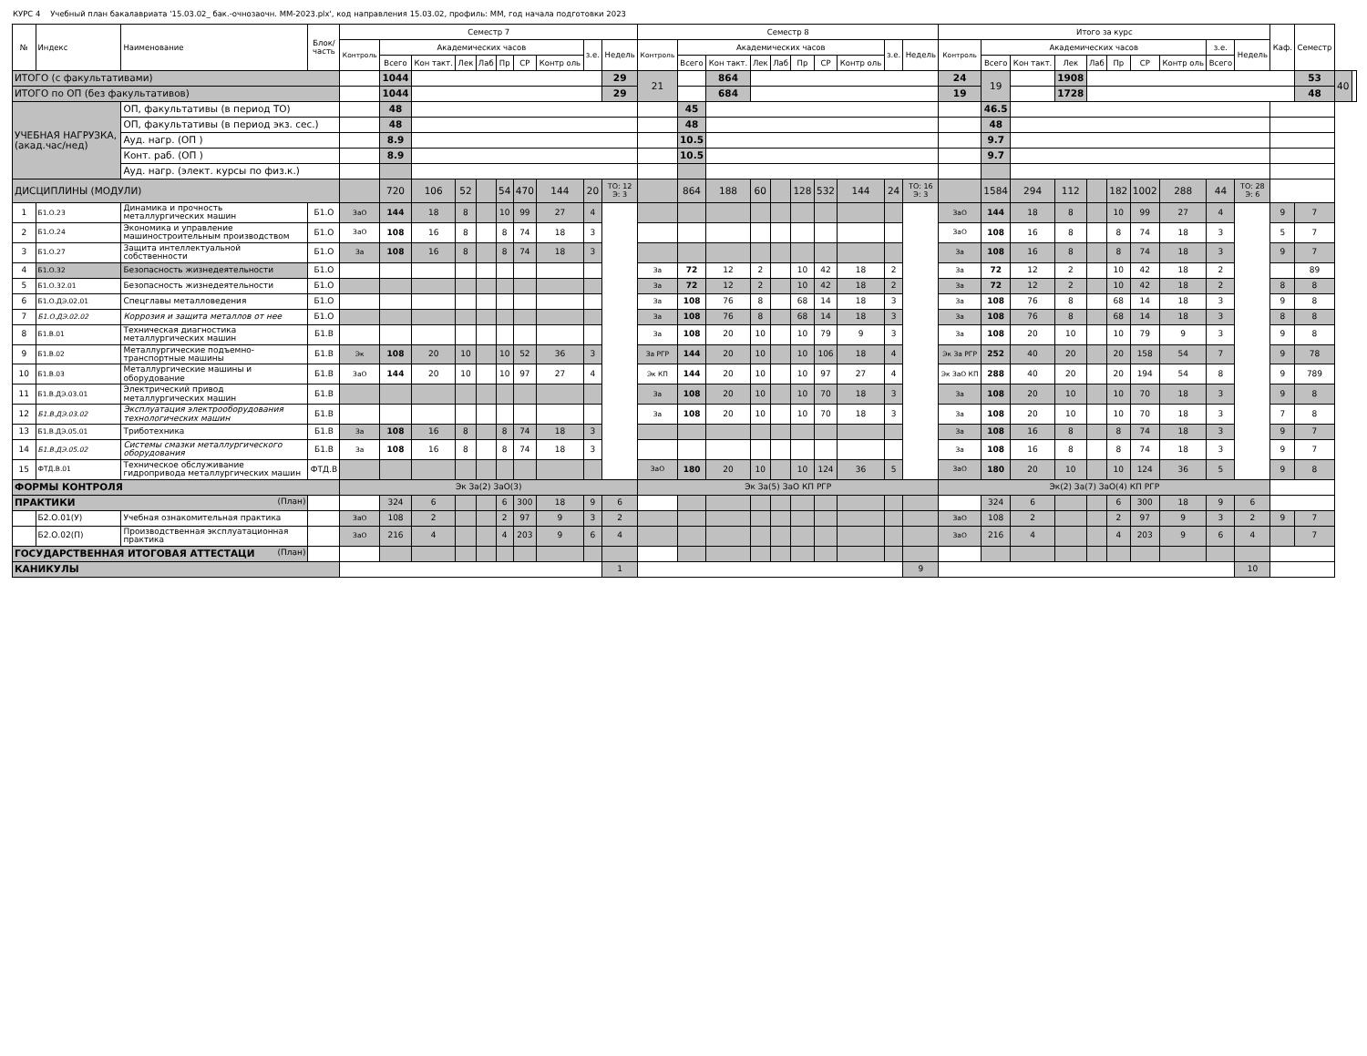КУРС 4 Учебный план бакалавриата '15.03.02_ бак.-очнозаочн. ММ-2023.plx', код направления 15.03.02, профиль: ММ, год начала подготовки 2023
| № | Индекс | Наименование | Блок/ часть | Семестр 7 | | | | | | | | | | Семестр 8 | | | | | | | | | | Итого за курс | | | | | | | | | | Каф. | Семестр | | |
| --- | --- | --- | --- | --- | --- | --- | --- | --- | --- | --- | --- | --- | --- | --- | --- | --- | --- | --- | --- | --- | --- | --- | --- | --- | --- | --- | --- | --- | --- | --- | --- | --- | --- | --- | --- | --- | --- |
| | | | | Контроль | Академических часов | | | | | | | з.е. | Недель | Контроль | Академических часов | | | | | | | з.е. | Недель | Контроль | Академических часов | | | | | | | з.е. | Недель | | | | |
| | | | | | Всего | Кон такт. | Лек | Лаб | Пр | СР | Контр оль | | | | Всего | Кон такт. | Лек | Лаб | Пр | СР | Контр оль | | | | Всего | Кон такт. | Лек | Лаб | Пр | СР | Контр оль | Всего | | | | | |
| ИТОГО (с факультативами) | | | | | 1044 | | | | | | | | 29 | 21 | | 864 | | | | | | | | 24 | 19 | | 1908 | | | | | | | | 53 | 40 | |
| ИТОГО по ОП (без факультативов) | | | | | 1044 | | | | | | | | 29 | | | 684 | | | | | | | | 19 | | | 1728 | | | | | | | | 48 | | |
| УЧЕБНАЯ НАГРУЗКА, (акад.час/нед) | | ОП, факультативы (в период ТО) | | | 48 | | | | | | | | | | 45 | | | | | | | | | | 46.5 | | | | | | | | | | | | |
| | | ОП, факультативы (в период экз. сес.) | | | 48 | | | | | | | | | | 48 | | | | | | | | | | 48 | | | | | | | | | | | | |
| | | Ауд. нагр. (ОП ) | | | 8.9 | | | | | | | | | | 10.5 | | | | | | | | | | 9.7 | | | | | | | | | | | | |
| | | Конт. раб. (ОП ) | | | 8.9 | | | | | | | | | | 10.5 | | | | | | | | | | 9.7 | | | | | | | | | | | | |
| | | Ауд. нагр. (элект. курсы по физ.к.) | | | | | | | | | | | | | | | | | | | | | | | | | | | | | | | | | | | |
| ДИСЦИПЛИНЫ (МОДУЛИ) | | | | | 720 | 106 | 52 | | 54 | 470 | 144 | 20 | ТО: 12 Э: 3 | | 864 | 188 | 60 | | 128 | 532 | 144 | 24 | ТО: 16 Э: 3 | | 1584 | 294 | 112 | | 182 | 1002 | 288 | 44 | ТО: 28 Э: 6 | | | | |
| 1 | Б1.О.23 | Динамика и прочность металлургических машин | Б1.О | ЗаО | 144 | 18 | 8 | | 10 | 99 | 27 | 4 | | | | | | | | | | | | ЗаО | 144 | 18 | 8 | | 10 | 99 | 27 | 4 | | 9 | 7 | | |
| 2 | Б1.О.24 | Экономика и управление машиностроительным производством | Б1.О | ЗаО | 108 | 16 | 8 | | 8 | 74 | 18 | 3 | | | | | | | | | | | | ЗаО | 108 | 16 | 8 | | 8 | 74 | 18 | 3 | | 5 | 7 | | |
| 3 | Б1.О.27 | Защита интеллектуальной собственности | Б1.О | За | 108 | 16 | 8 | | 8 | 74 | 18 | 3 | | | | | | | | | | | | За | 108 | 16 | 8 | | 8 | 74 | 18 | 3 | | 9 | 7 | | |
| 4 | Б1.О.32 | Безопасность жизнедеятельности | Б1.О | | | | | | | | | | | За | 72 | 12 | 2 | | 10 | 42 | 18 | 2 | | За | 72 | 12 | 2 | | 10 | 42 | 18 | 2 | | | 89 | | |
| 5 | Б1.О.32.01 | Безопасность жизнедеятельности | Б1.О | | | | | | | | | | | За | 72 | 12 | 2 | | 10 | 42 | 18 | 2 | | За | 72 | 12 | 2 | | 10 | 42 | 18 | 2 | | 8 | 8 | | |
| 6 | Б1.О.ДЭ.02.01 | Спецглавы металловедения | Б1.О | | | | | | | | | | | За | 108 | 76 | 8 | | 68 | 14 | 18 | 3 | | За | 108 | 76 | 8 | | 68 | 14 | 18 | 3 | | 9 | 8 | | |
| 7 | Б1.О.ДЭ.02.02 | Коррозия и защита металлов от нее | Б1.О | | | | | | | | | | | За | 108 | 76 | 8 | | 68 | 14 | 18 | 3 | | За | 108 | 76 | 8 | | 68 | 14 | 18 | 3 | | 8 | 8 | | |
| 8 | Б1.В.01 | Техническая диагностика металлургических машин | Б1.В | | | | | | | | | | | За | 108 | 20 | 10 | | 10 | 79 | 9 | 3 | | За | 108 | 20 | 10 | | 10 | 79 | 9 | 3 | | 9 | 8 | | |
| 9 | Б1.В.02 | Металлургические подъемно-транспортные машины | Б1.В | Эк | 108 | 20 | 10 | | 10 | 52 | 36 | 3 | | За РГР | 144 | 20 | 10 | | 10 | 106 | 18 | 4 | | Эк За РГР | 252 | 40 | 20 | | 20 | 158 | 54 | 7 | | 9 | 78 | | |
| 10 | Б1.В.03 | Металлургические машины и оборудование | Б1.В | ЗаО | 144 | 20 | 10 | | 10 | 97 | 27 | 4 | | Эк КП | 144 | 20 | 10 | | 10 | 97 | 27 | 4 | | Эк ЗаО КП | 288 | 40 | 20 | | 20 | 194 | 54 | 8 | | 9 | 789 | | |
| 11 | Б1.В.ДЭ.03.01 | Электрический привод металлургических машин | Б1.В | | | | | | | | | | | За | 108 | 20 | 10 | | 10 | 70 | 18 | 3 | | За | 108 | 20 | 10 | | 10 | 70 | 18 | 3 | | 9 | 8 | | |
| 12 | Б1.В.ДЭ.03.02 | Эксплуатация электрооборудования технологических машин | Б1.В | | | | | | | | | | | За | 108 | 20 | 10 | | 10 | 70 | 18 | 3 | | За | 108 | 20 | 10 | | 10 | 70 | 18 | 3 | | 7 | 8 | | |
| 13 | Б1.В.ДЭ.05.01 | Триботехника | Б1.В | За | 108 | 16 | 8 | | 8 | 74 | 18 | 3 | | | | | | | | | | | | За | 108 | 16 | 8 | | 8 | 74 | 18 | 3 | | 9 | 7 | | |
| 14 | Б1.В.ДЭ.05.02 | Системы смазки металлургического оборудования | Б1.В | За | 108 | 16 | 8 | | 8 | 74 | 18 | 3 | | | | | | | | | | | | За | 108 | 16 | 8 | | 8 | 74 | 18 | 3 | | 9 | 7 | | |
| 15 | ФТД.В.01 | Техническое обслуживание гидропривода металлургических машин | ФТД.В | | | | | | | | | | | ЗаО | 180 | 20 | 10 | | 10 | 124 | 36 | 5 | | ЗаО | 180 | 20 | 10 | | 10 | 124 | 36 | 5 | | 9 | 8 | | |
| ФОРМЫ КОНТРОЛЯ | | | | Эк За(2) ЗаО(3) | | | | | | | | | | Эк За(5) ЗаО КП РГР | | | | | | | | | | Эк(2) За(7) ЗаО(4) КП РГР | | | | | | | | | | | | | |
| ПРАКТИКИ (План) | | | | | 324 | 6 | | | 6 | 300 | 18 | 9 | 6 | | | | | | | | | | | | 324 | 6 | | | 6 | 300 | 18 | 9 | 6 | | | | |
| | Б2.О.01(У) | Учебная ознакомительная практика | | ЗаО | 108 | 2 | | | 2 | 97 | 9 | 3 | 2 | | | | | | | | | | | ЗаО | 108 | 2 | | | 2 | 97 | 9 | 3 | 2 | 9 | 7 | | |
| | Б2.О.02(П) | Производственная эксплуатационная практика | | ЗаО | 216 | 4 | | | 4 | 203 | 9 | 6 | 4 | | | | | | | | | | | ЗаО | 216 | 4 | | | 4 | 203 | 9 | 6 | 4 | | 7 | | |
| ГОСУДАРСТВЕННАЯ ИТОГОВАЯ АТТЕСТАЦИ (План) | | | | | | | | | | | | | | | | | | | | | | | | | | | | | | | | | | | | | |
| КАНИКУЛЫ | | | | | | | | | | | | | 1 | | | | | | | | | | 9 | | | | | | | | | | 10 | | | | |